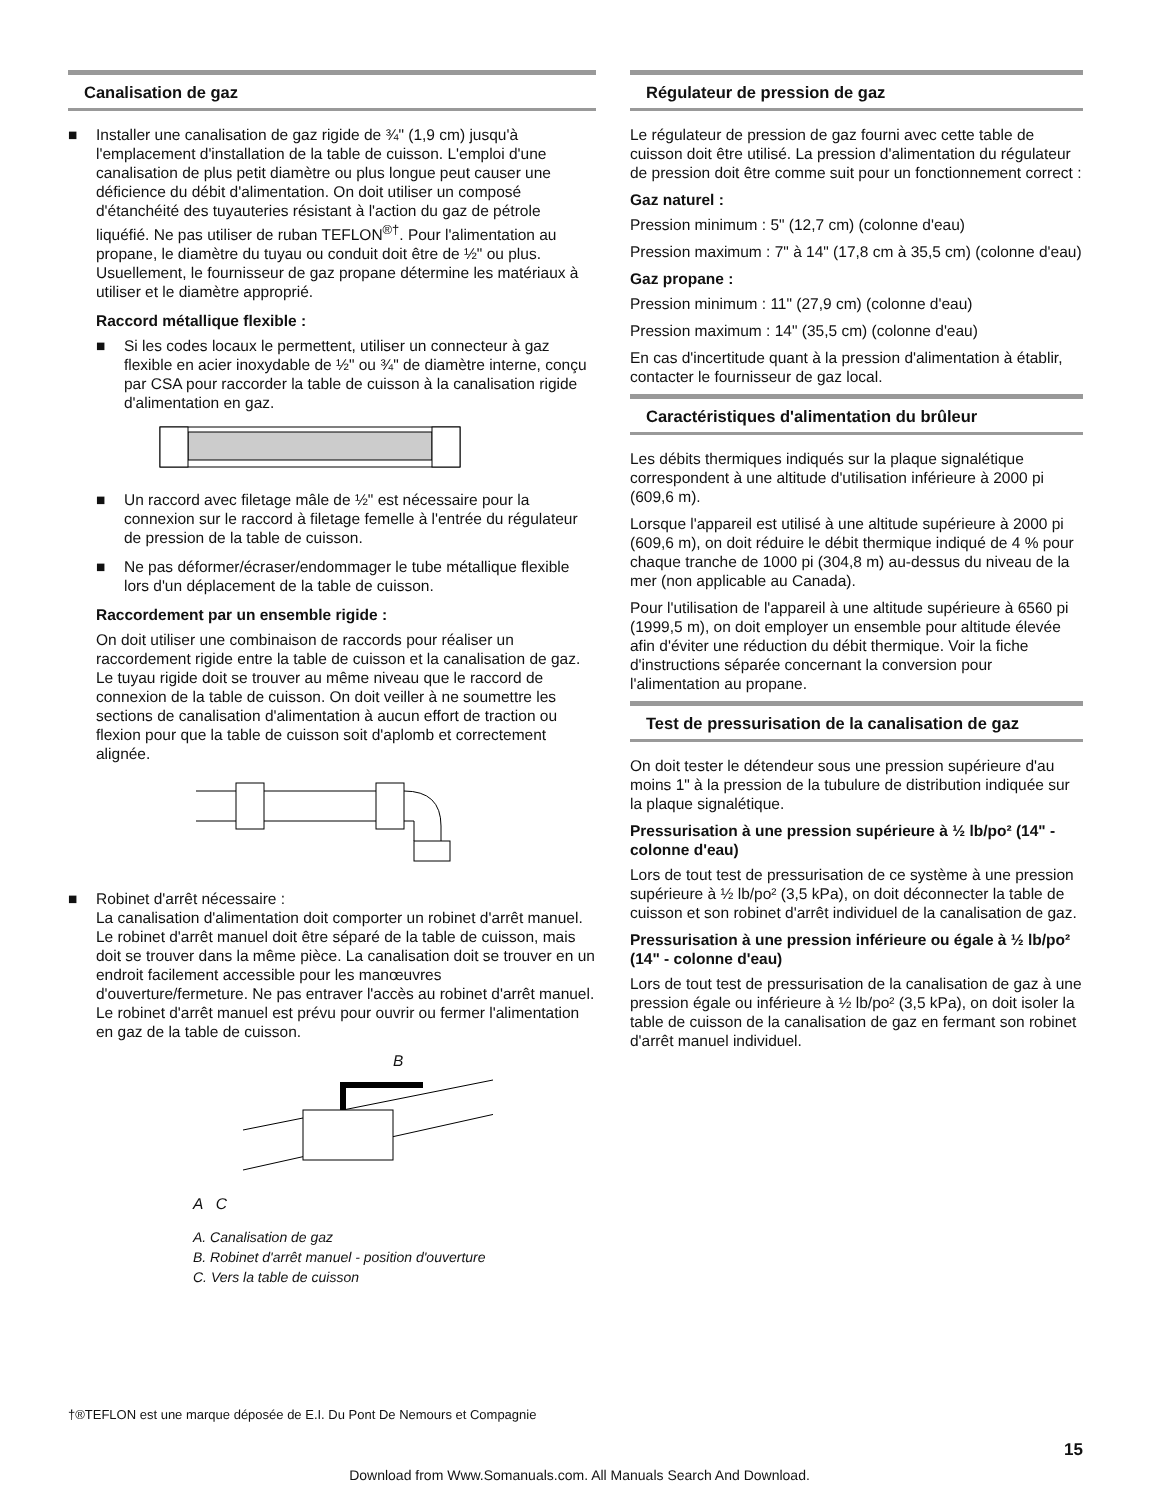Canalisation de gaz
■ Installer une canalisation de gaz rigide de ¾" (1,9 cm) jusqu'à l'emplacement d'installation de la table de cuisson. L'emploi d'une canalisation de plus petit diamètre ou plus longue peut causer une déficience du débit d'alimentation. On doit utiliser un composé d'étanchéité des tuyauteries résistant à l'action du gaz de pétrole liquéfié. Ne pas utiliser de ruban TEFLON<sup>®†</sup>. Pour l'alimentation au propane, le diamètre du tuyau ou conduit doit être de ½" ou plus. Usuellement, le fournisseur de gaz propane détermine les matériaux à utiliser et le diamètre approprié.
Raccord métallique flexible :
■ Si les codes locaux le permettent, utiliser un connecteur à gaz flexible en acier inoxydable de ½" ou ¾" de diamètre interne, conçu par CSA pour raccorder la table de cuisson à la canalisation rigide d'alimentation en gaz.
■ Un raccord avec filetage mâle de ½" est nécessaire pour la connexion sur le raccord à filetage femelle à l'entrée du régulateur de pression de la table de cuisson.
■ Ne pas déformer/écraser/endommager le tube métallique flexible lors d'un déplacement de la table de cuisson.
Raccordement par un ensemble rigide :
On doit utiliser une combinaison de raccords pour réaliser un raccordement rigide entre la table de cuisson et la canalisation de gaz. Le tuyau rigide doit se trouver au même niveau que le raccord de connexion de la table de cuisson. On doit veiller à ne soumettre les sections de canalisation d'alimentation à aucun effort de traction ou flexion pour que la table de cuisson soit d'aplomb et correctement alignée.
■ Robinet d'arrêt nécessaire :
La canalisation d'alimentation doit comporter un robinet d'arrêt manuel. Le robinet d'arrêt manuel doit être séparé de la table de cuisson, mais doit se trouver dans la même pièce. La canalisation doit se trouver en un endroit facilement accessible pour les manœuvres d'ouverture/fermeture. Ne pas entraver l'accès au robinet d'arrêt manuel. Le robinet d'arrêt manuel est prévu pour ouvrir ou fermer l'alimentation en gaz de la table de cuisson.
B
A C
A. Canalisation de gaz
B. Robinet d'arrêt manuel - position d'ouverture
C. Vers la table de cuisson
Régulateur de pression de gaz
Le régulateur de pression de gaz fourni avec cette table de cuisson doit être utilisé. La pression d'alimentation du régulateur de pression doit être comme suit pour un fonctionnement correct :
Gaz naturel :
Pression minimum : 5" (12,7 cm) (colonne d'eau)
Pression maximum : 7" à 14" (17,8 cm à 35,5 cm) (colonne d'eau)
Gaz propane :
Pression minimum : 11" (27,9 cm) (colonne d'eau)
Pression maximum : 14" (35,5 cm) (colonne d'eau)
En cas d'incertitude quant à la pression d'alimentation à établir, contacter le fournisseur de gaz local.
Caractéristiques d'alimentation du brûleur
Les débits thermiques indiqués sur la plaque signalétique correspondent à une altitude d'utilisation inférieure à 2000 pi (609,6 m).
Lorsque l'appareil est utilisé à une altitude supérieure à 2000 pi (609,6 m), on doit réduire le débit thermique indiqué de 4 % pour chaque tranche de 1000 pi (304,8 m) au-dessus du niveau de la mer (non applicable au Canada).
Pour l'utilisation de l'appareil à une altitude supérieure à 6560 pi (1999,5 m), on doit employer un ensemble pour altitude élevée afin d'éviter une réduction du débit thermique. Voir la fiche d'instructions séparée concernant la conversion pour l'alimentation au propane.
Test de pressurisation de la canalisation de gaz
On doit tester le détendeur sous une pression supérieure d'au moins 1" à la pression de la tubulure de distribution indiquée sur la plaque signalétique.
Pressurisation à une pression supérieure à ½ lb/po² (14" - colonne d'eau)
Lors de tout test de pressurisation de ce système à une pression supérieure à ½ lb/po² (3,5 kPa), on doit déconnecter la table de cuisson et son robinet d'arrêt individuel de la canalisation de gaz.
Pressurisation à une pression inférieure ou égale à ½ lb/po² (14" - colonne d'eau)
Lors de tout test de pressurisation de la canalisation de gaz à une pression égale ou inférieure à ½ lb/po² (3,5 kPa), on doit isoler la table de cuisson de la canalisation de gaz en fermant son robinet d'arrêt manuel individuel.
†®TEFLON est une marque déposée de E.I. Du Pont De Nemours et Compagnie
15
Download from Www.Somanuals.com. All Manuals Search And Download.